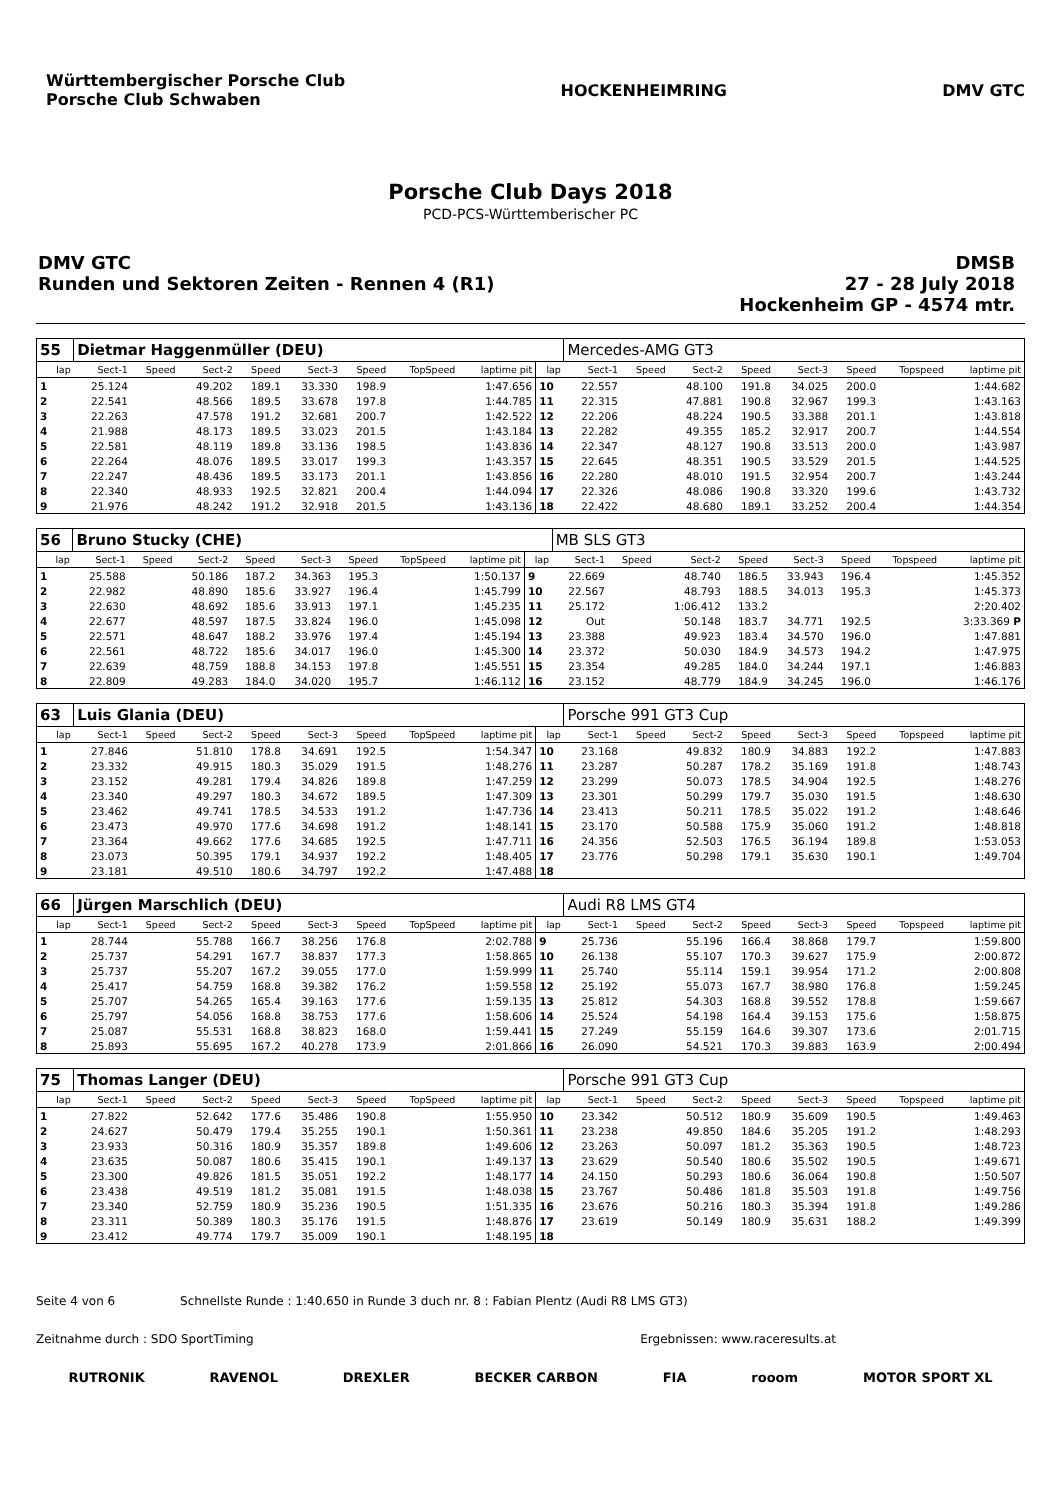Württembergischer Porsche Club
Porsche Club Schwaben
HOCKENHEIMRING DMV GTC
Porsche Club Days 2018
PCD-PCS-Württemberischer PC
DMV GTC
Runden und Sektoren Zeiten - Rennen 4 (R1)
DMSB
27 - 28 July 2018
Hockenheim GP - 4574 mtr.
| 55 | Dietmar Haggenmüller (DEU) | | | | | | | | | Mercedes-AMG GT3 | | | | | | | |
| lap | Sect-1 | Speed | Sect-2 | Speed | Sect-3 | Speed | TopSpeed | laptime pit | lap | Sect-1 | Speed | Sect-2 | Speed | Sect-3 | Speed | Topspeed | laptime pit |
| 1 | 25.124 | | 49.202 | 189.1 | 33.330 | 198.9 | | 1:47.656 | 10 | 22.557 | | 48.100 | 191.8 | 34.025 | 200.0 | | 1:44.682 |
| 2 | 22.541 | | 48.566 | 189.5 | 33.678 | 197.8 | | 1:44.785 | 11 | 22.315 | | 47.881 | 190.8 | 32.967 | 199.3 | | 1:43.163 |
| 3 | 22.263 | | 47.578 | 191.2 | 32.681 | 200.7 | | 1:42.522 | 12 | 22.206 | | 48.224 | 190.5 | 33.388 | 201.1 | | 1:43.818 |
| 4 | 21.988 | | 48.173 | 189.5 | 33.023 | 201.5 | | 1:43.184 | 13 | 22.282 | | 49.355 | 185.2 | 32.917 | 200.7 | | 1:44.554 |
| 5 | 22.581 | | 48.119 | 189.8 | 33.136 | 198.5 | | 1:43.836 | 14 | 22.347 | | 48.127 | 190.8 | 33.513 | 200.0 | | 1:43.987 |
| 6 | 22.264 | | 48.076 | 189.5 | 33.017 | 199.3 | | 1:43.357 | 15 | 22.645 | | 48.351 | 190.5 | 33.529 | 201.5 | | 1:44.525 |
| 7 | 22.247 | | 48.436 | 189.5 | 33.173 | 201.1 | | 1:43.856 | 16 | 22.280 | | 48.010 | 191.5 | 32.954 | 200.7 | | 1:43.244 |
| 8 | 22.340 | | 48.933 | 192.5 | 32.821 | 200.4 | | 1:44.094 | 17 | 22.326 | | 48.086 | 190.8 | 33.320 | 199.6 | | 1:43.732 |
| 9 | 21.976 | | 48.242 | 191.2 | 32.918 | 201.5 | | 1:43.136 | 18 | 22.422 | | 48.680 | 189.1 | 33.252 | 200.4 | | 1:44.354 |
| 56 | Bruno Stucky (CHE) | | | | | | | | | MB SLS GT3 | | | | | | | |
| lap | Sect-1 | Speed | Sect-2 | Speed | Sect-3 | Speed | TopSpeed | laptime pit | lap | Sect-1 | Speed | Sect-2 | Speed | Sect-3 | Speed | Topspeed | laptime pit |
| 1 | 25.588 | | 50.186 | 187.2 | 34.363 | 195.3 | | 1:50.137 | 9 | 22.669 | | 48.740 | 186.5 | 33.943 | 196.4 | | 1:45.352 |
| 2 | 22.982 | | 48.890 | 185.6 | 33.927 | 196.4 | | 1:45.799 | 10 | 22.567 | | 48.793 | 188.5 | 34.013 | 195.3 | | 1:45.373 |
| 3 | 22.630 | | 48.692 | 185.6 | 33.913 | 197.1 | | 1:45.235 | 11 | 25.172 | | 1:06.412 | 133.2 | | | | 2:20.402 |
| 4 | 22.677 | | 48.597 | 187.5 | 33.824 | 196.0 | | 1:45.098 | 12 | Out | | 50.148 | 183.7 | 34.771 | 192.5 | | 3:33.369 P |
| 5 | 22.571 | | 48.647 | 188.2 | 33.976 | 197.4 | | 1:45.194 | 13 | 23.388 | | 49.923 | 183.4 | 34.570 | 196.0 | | 1:47.881 |
| 6 | 22.561 | | 48.722 | 185.6 | 34.017 | 196.0 | | 1:45.300 | 14 | 23.372 | | 50.030 | 184.9 | 34.573 | 194.2 | | 1:47.975 |
| 7 | 22.639 | | 48.759 | 188.8 | 34.153 | 197.8 | | 1:45.551 | 15 | 23.354 | | 49.285 | 184.0 | 34.244 | 197.1 | | 1:46.883 |
| 8 | 22.809 | | 49.283 | 184.0 | 34.020 | 195.7 | | 1:46.112 | 16 | 23.152 | | 48.779 | 184.9 | 34.245 | 196.0 | | 1:46.176 |
| 63 | Luis Glania (DEU) | | | | | | | | | Porsche 991 GT3 Cup | | | | | | | |
| lap | Sect-1 | Speed | Sect-2 | Speed | Sect-3 | Speed | TopSpeed | laptime pit | lap | Sect-1 | Speed | Sect-2 | Speed | Sect-3 | Speed | Topspeed | laptime pit |
| 1 | 27.846 | | 51.810 | 178.8 | 34.691 | 192.5 | | 1:54.347 | 10 | 23.168 | | 49.832 | 180.9 | 34.883 | 192.2 | | 1:47.883 |
| 2 | 23.332 | | 49.915 | 180.3 | 35.029 | 191.5 | | 1:48.276 | 11 | 23.287 | | 50.287 | 178.2 | 35.169 | 191.8 | | 1:48.743 |
| 3 | 23.152 | | 49.281 | 179.4 | 34.826 | 189.8 | | 1:47.259 | 12 | 23.299 | | 50.073 | 178.5 | 34.904 | 192.5 | | 1:48.276 |
| 4 | 23.340 | | 49.297 | 180.3 | 34.672 | 189.5 | | 1:47.309 | 13 | 23.301 | | 50.299 | 179.7 | 35.030 | 191.5 | | 1:48.630 |
| 5 | 23.462 | | 49.741 | 178.5 | 34.533 | 191.2 | | 1:47.736 | 14 | 23.413 | | 50.211 | 178.5 | 35.022 | 191.2 | | 1:48.646 |
| 6 | 23.473 | | 49.970 | 177.6 | 34.698 | 191.2 | | 1:48.141 | 15 | 23.170 | | 50.588 | 175.9 | 35.060 | 191.2 | | 1:48.818 |
| 7 | 23.364 | | 49.662 | 177.6 | 34.685 | 192.5 | | 1:47.711 | 16 | 24.356 | | 52.503 | 176.5 | 36.194 | 189.8 | | 1:53.053 |
| 8 | 23.073 | | 50.395 | 179.1 | 34.937 | 192.2 | | 1:48.405 | 17 | 23.776 | | 50.298 | 179.1 | 35.630 | 190.1 | | 1:49.704 |
| 9 | 23.181 | | 49.510 | 180.6 | 34.797 | 192.2 | | 1:47.488 | 18 | | | | | | | | |
| 66 | Jürgen Marschlich (DEU) | | | | | | | | | Audi R8 LMS GT4 | | | | | | | |
| lap | Sect-1 | Speed | Sect-2 | Speed | Sect-3 | Speed | TopSpeed | laptime pit | lap | Sect-1 | Speed | Sect-2 | Speed | Sect-3 | Speed | Topspeed | laptime pit |
| 1 | 28.744 | | 55.788 | 166.7 | 38.256 | 176.8 | | 2:02.788 | 9 | 25.736 | | 55.196 | 166.4 | 38.868 | 179.7 | | 1:59.800 |
| 2 | 25.737 | | 54.291 | 167.7 | 38.837 | 177.3 | | 1:58.865 | 10 | 26.138 | | 55.107 | 170.3 | 39.627 | 175.9 | | 2:00.872 |
| 3 | 25.737 | | 55.207 | 167.2 | 39.055 | 177.0 | | 1:59.999 | 11 | 25.740 | | 55.114 | 159.1 | 39.954 | 171.2 | | 2:00.808 |
| 4 | 25.417 | | 54.759 | 168.8 | 39.382 | 176.2 | | 1:59.558 | 12 | 25.192 | | 55.073 | 167.7 | 38.980 | 176.8 | | 1:59.245 |
| 5 | 25.707 | | 54.265 | 165.4 | 39.163 | 177.6 | | 1:59.135 | 13 | 25.812 | | 54.303 | 168.8 | 39.552 | 178.8 | | 1:59.667 |
| 6 | 25.797 | | 54.056 | 168.8 | 38.753 | 177.6 | | 1:58.606 | 14 | 25.524 | | 54.198 | 164.4 | 39.153 | 175.6 | | 1:58.875 |
| 7 | 25.087 | | 55.531 | 168.8 | 38.823 | 168.0 | | 1:59.441 | 15 | 27.249 | | 55.159 | 164.6 | 39.307 | 173.6 | | 2:01.715 |
| 8 | 25.893 | | 55.695 | 167.2 | 40.278 | 173.9 | | 2:01.866 | 16 | 26.090 | | 54.521 | 170.3 | 39.883 | 163.9 | | 2:00.494 |
| 75 | Thomas Langer (DEU) | | | | | | | | | Porsche 991 GT3 Cup | | | | | | | |
| lap | Sect-1 | Speed | Sect-2 | Speed | Sect-3 | Speed | TopSpeed | laptime pit | lap | Sect-1 | Speed | Sect-2 | Speed | Sect-3 | Speed | Topspeed | laptime pit |
| 1 | 27.822 | | 52.642 | 177.6 | 35.486 | 190.8 | | 1:55.950 | 10 | 23.342 | | 50.512 | 180.9 | 35.609 | 190.5 | | 1:49.463 |
| 2 | 24.627 | | 50.479 | 179.4 | 35.255 | 190.1 | | 1:50.361 | 11 | 23.238 | | 49.850 | 184.6 | 35.205 | 191.2 | | 1:48.293 |
| 3 | 23.933 | | 50.316 | 180.9 | 35.357 | 189.8 | | 1:49.606 | 12 | 23.263 | | 50.097 | 181.2 | 35.363 | 190.5 | | 1:48.723 |
| 4 | 23.635 | | 50.087 | 180.6 | 35.415 | 190.1 | | 1:49.137 | 13 | 23.629 | | 50.540 | 180.6 | 35.502 | 190.5 | | 1:49.671 |
| 5 | 23.300 | | 49.826 | 181.5 | 35.051 | 192.2 | | 1:48.177 | 14 | 24.150 | | 50.293 | 180.6 | 36.064 | 190.8 | | 1:50.507 |
| 6 | 23.438 | | 49.519 | 181.2 | 35.081 | 191.5 | | 1:48.038 | 15 | 23.767 | | 50.486 | 181.8 | 35.503 | 191.8 | | 1:49.756 |
| 7 | 23.340 | | 52.759 | 180.9 | 35.236 | 190.5 | | 1:51.335 | 16 | 23.676 | | 50.216 | 180.3 | 35.394 | 191.8 | | 1:49.286 |
| 8 | 23.311 | | 50.389 | 180.3 | 35.176 | 191.5 | | 1:48.876 | 17 | 23.619 | | 50.149 | 180.9 | 35.631 | 188.2 | | 1:49.399 |
| 9 | 23.412 | | 49.774 | 179.7 | 35.009 | 190.1 | | 1:48.195 | 18 | | | | | | | | |
Seite 4 von 6 Schnellste Runde : 1:40.650 in Runde 3 duch nr. 8 : Fabian Plentz (Audi R8 LMS GT3)
Zeitnahme durch : SDO SportTiming Ergebnissen: www.raceresults.at
RUTRONIK RAVENOL DREXLER BECKER CARBON FIA rooom MOTOR SPORT XL